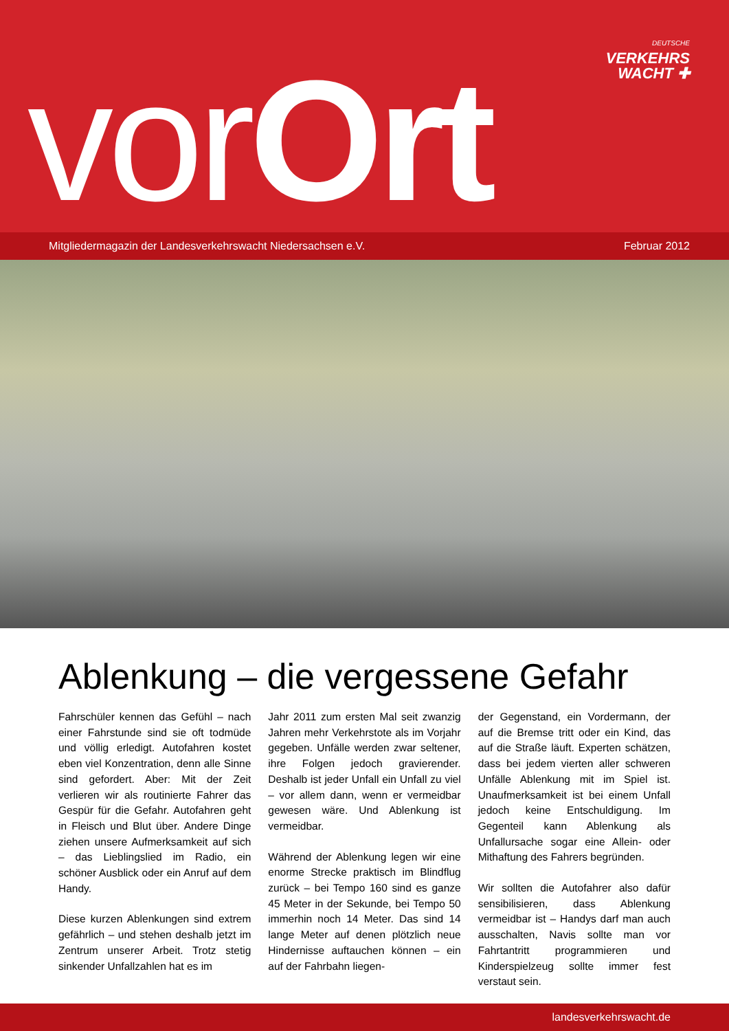DEUTSCHE
VERKEHRS
WACHT ✚
vorOrt
Mitgliedermagazin der Landesverkehrswacht Niedersachsen e.V. Februar 2012
Ablenkung – die vergessene Gefahr
Fahrschüler kennen das Gefühl – nach einer Fahrstunde sind sie oft todmüde und völlig erledigt. Autofahren kostet eben viel Konzentration, denn alle Sinne sind gefordert. Aber: Mit der Zeit verlieren wir als routinierte Fahrer das Gespür für die Gefahr. Autofahren geht in Fleisch und Blut über. Andere Dinge ziehen unsere Aufmerksamkeit auf sich – das Lieblingslied im Radio, ein schöner Ausblick oder ein Anruf auf dem Handy.
Diese kurzen Ablenkungen sind extrem gefährlich – und stehen deshalb jetzt im Zentrum unserer Arbeit. Trotz stetig sinkender Unfallzahlen hat es im
Jahr 2011 zum ersten Mal seit zwanzig Jahren mehr Verkehrstote als im Vorjahr gegeben. Unfälle werden zwar seltener, ihre Folgen jedoch gravierender. Deshalb ist jeder Unfall ein Unfall zu viel – vor allem dann, wenn er vermeidbar gewesen wäre. Und Ablenkung ist vermeidbar.
Während der Ablenkung legen wir eine enorme Strecke praktisch im Blindflug zurück – bei Tempo 160 sind es ganze 45 Meter in der Sekunde, bei Tempo 50 immerhin noch 14 Meter. Das sind 14 lange Meter auf denen plötzlich neue Hindernisse auftauchen können – ein auf der Fahrbahn liegen-
der Gegenstand, ein Vordermann, der auf die Bremse tritt oder ein Kind, das auf die Straße läuft. Experten schätzen, dass bei jedem vierten aller schweren Unfälle Ablenkung mit im Spiel ist. Unaufmerksamkeit ist bei einem Unfall jedoch keine Entschuldigung. Im Gegenteil kann Ablenkung als Unfallursache sogar eine Allein- oder Mithaftung des Fahrers begründen.
Wir sollten die Autofahrer also dafür sensibilisieren, dass Ablenkung vermeidbar ist – Handys darf man auch ausschalten, Navis sollte man vor Fahrtantritt programmieren und Kinderspielzeug sollte immer fest verstaut sein.
landesverkehrswacht.de